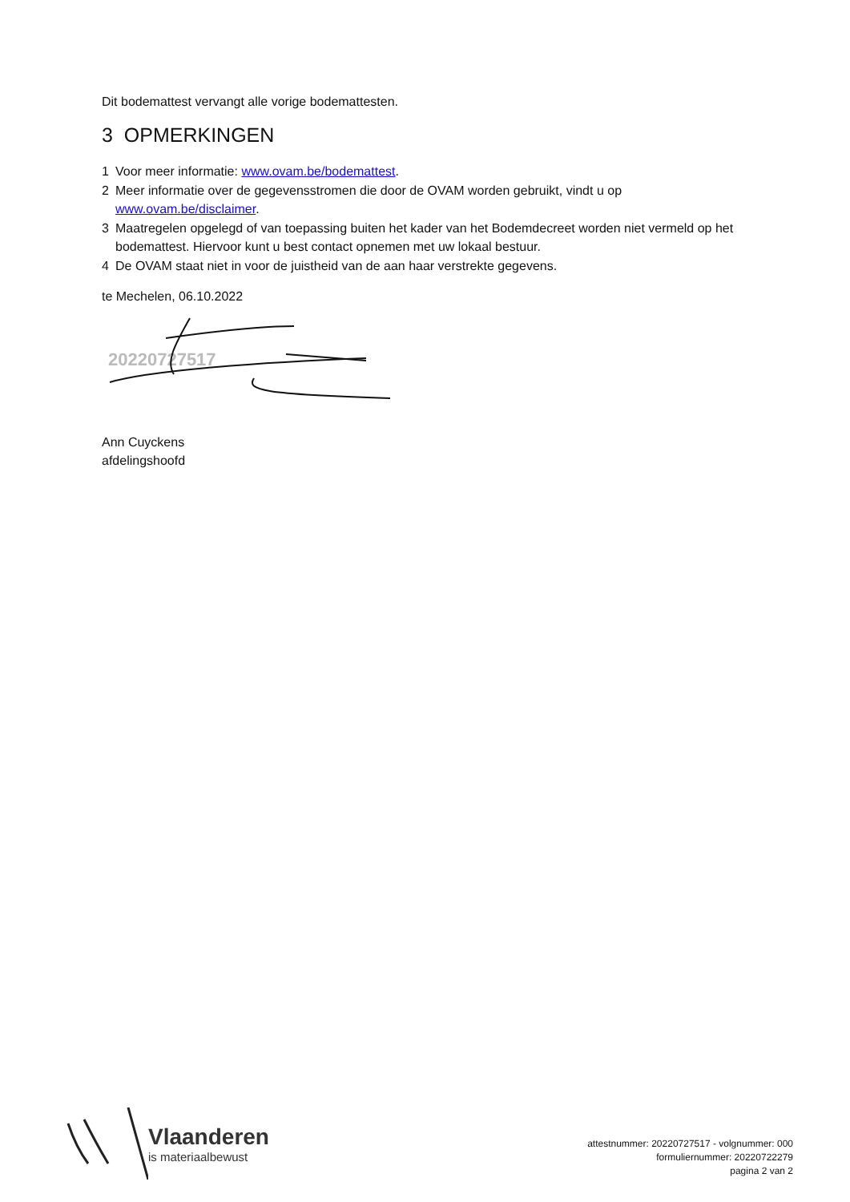Dit bodemattest vervangt alle vorige bodemattesten.
3 OPMERKINGEN
1 Voor meer informatie: www.ovam.be/bodemattest.
2 Meer informatie over de gegevensstromen die door de OVAM worden gebruikt, vindt u op www.ovam.be/disclaimer.
3 Maatregelen opgelegd of van toepassing buiten het kader van het Bodemdecreet worden niet vermeld op het bodemattest. Hiervoor kunt u best contact opnemen met uw lokaal bestuur.
4 De OVAM staat niet in voor de juistheid van de aan haar verstrekte gegevens.
te Mechelen, 06.10.2022
20220727517
Ann Cuyckens
afdelingshoofd
Vlaanderen
is materiaalbewust
attestnummer: 20220727517 - volgnummer: 000
formuliernummer: 20220722279
pagina 2 van 2